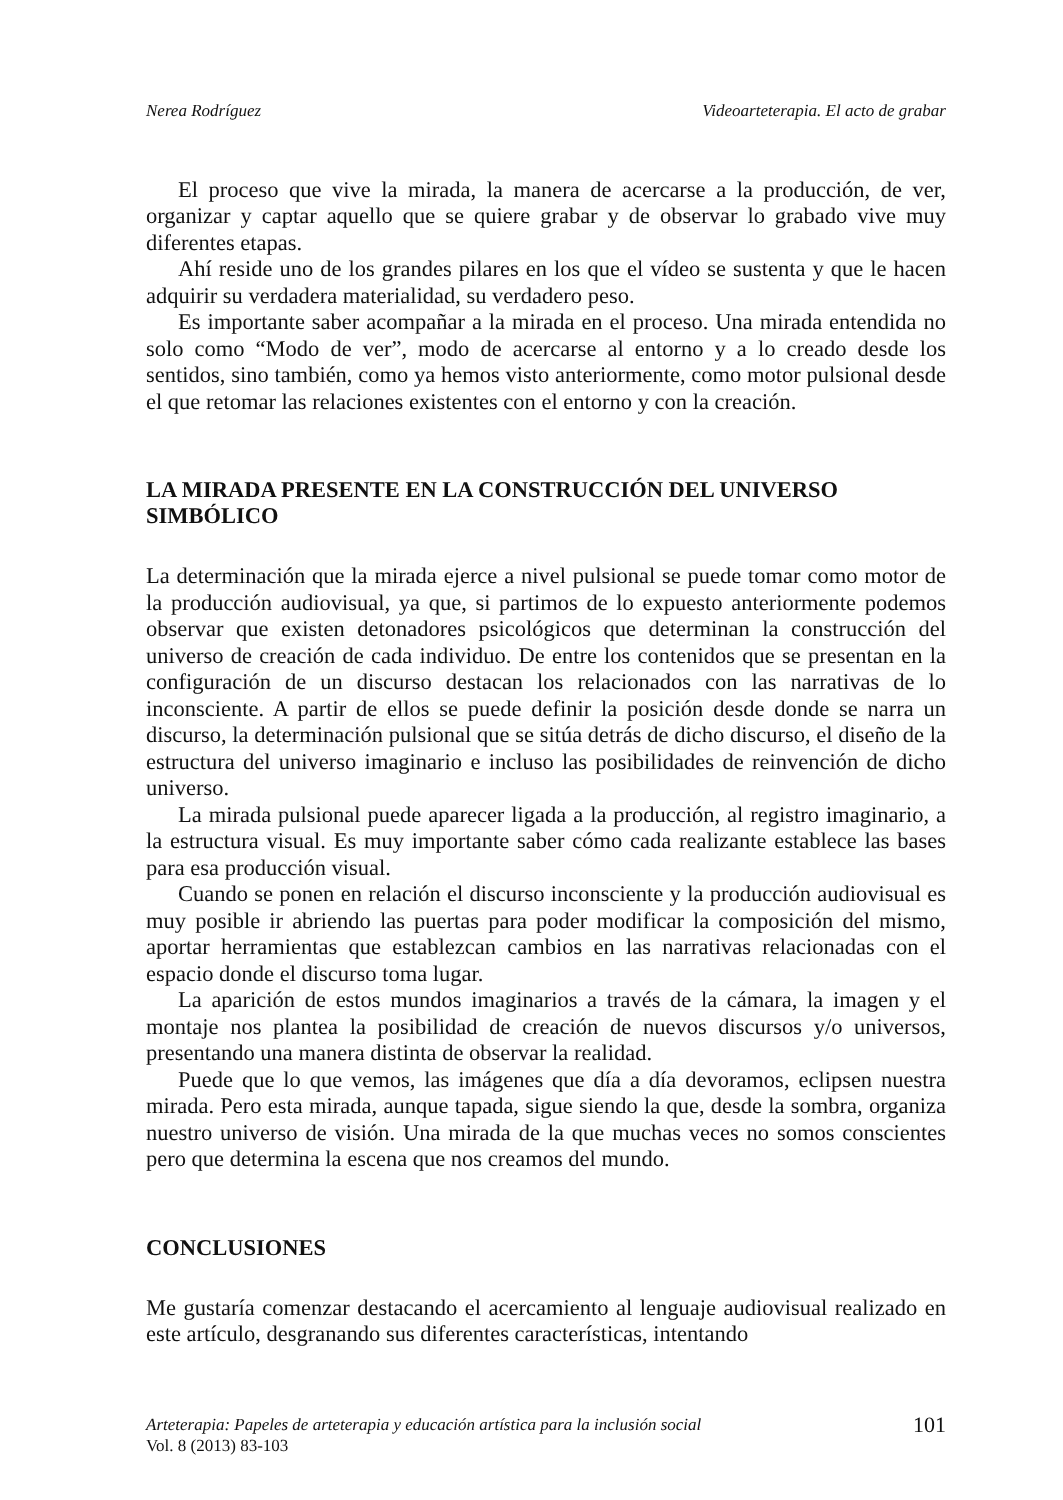Nerea Rodríguez Videoarteterapia. El acto de grabar
El proceso que vive la mirada, la manera de acercarse a la producción, de ver, organizar y captar aquello que se quiere grabar y de observar lo grabado vive muy diferentes etapas.
Ahí reside uno de los grandes pilares en los que el vídeo se sustenta y que le hacen adquirir su verdadera materialidad, su verdadero peso.
Es importante saber acompañar a la mirada en el proceso. Una mirada entendida no solo como “Modo de ver”, modo de acercarse al entorno y a lo creado desde los sentidos, sino también, como ya hemos visto anteriormente, como motor pulsional desde el que retomar las relaciones existentes con el entorno y con la creación.
LA MIRADA PRESENTE EN LA CONSTRUCCIÓN DEL UNIVERSO SIMBÓLICO
La determinación que la mirada ejerce a nivel pulsional se puede tomar como motor de la producción audiovisual, ya que, si partimos de lo expuesto anteriormente podemos observar que existen detonadores psicológicos que determinan la construcción del universo de creación de cada individuo. De entre los contenidos que se presentan en la configuración de un discurso destacan los relacionados con las narrativas de lo inconsciente. A partir de ellos se puede definir la posición desde donde se narra un discurso, la determinación pulsional que se sitúa detrás de dicho discurso, el diseño de la estructura del universo imaginario e incluso las posibilidades de reinvención de dicho universo.
La mirada pulsional puede aparecer ligada a la producción, al registro imaginario, a la estructura visual. Es muy importante saber cómo cada realizante establece las bases para esa producción visual.
Cuando se ponen en relación el discurso inconsciente y la producción audiovisual es muy posible ir abriendo las puertas para poder modificar la composición del mismo, aportar herramientas que establezcan cambios en las narrativas relacionadas con el espacio donde el discurso toma lugar.
La aparición de estos mundos imaginarios a través de la cámara, la imagen y el montaje nos plantea la posibilidad de creación de nuevos discursos y/o universos, presentando una manera distinta de observar la realidad.
Puede que lo que vemos, las imágenes que día a día devoramos, eclipsen nuestra mirada. Pero esta mirada, aunque tapada, sigue siendo la que, desde la sombra, organiza nuestro universo de visión. Una mirada de la que muchas veces no somos conscientes pero que determina la escena que nos creamos del mundo.
CONCLUSIONES
Me gustaría comenzar destacando el acercamiento al lenguaje audiovisual realizado en este artículo, desgranando sus diferentes características, intentando
Arteterapia: Papeles de arteterapia y educación artística para la inclusión social
Vol. 8 (2013) 83-103
101